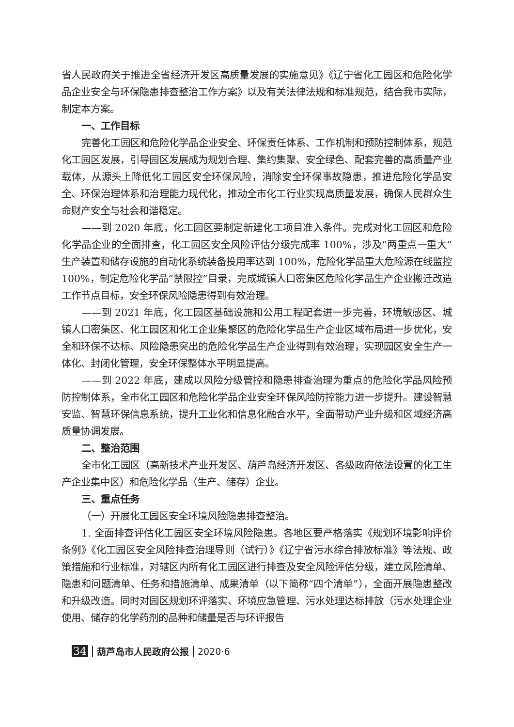省人民政府关于推进全省经济开发区高质量发展的实施意见》《辽宁省化工园区和危险化学品企业安全与环保隐患排查整治工作方案》以及有关法律法规和标准规范，结合我市实际，制定本方案。
一、工作目标
完善化工园区和危险化学品企业安全、环保责任体系、工作机制和预防控制体系，规范化工园区发展，引导园区发展成为规划合理、集约集聚、安全绿色、配套完善的高质量产业载体，从源头上降低化工园区安全环保风险，消除安全环保事故隐患，推进危险化学品安全、环保治理体系和治理能力现代化，推动全市化工行业实现高质量发展，确保人民群众生命财产安全与社会和谐稳定。
——到 2020 年底，化工园区要制定新建化工项目准入条件。完成对化工园区和危险化学品企业的全面排查，化工园区安全风险评估分级完成率 100%，涉及“两重点一重大”生产装置和储存设施的自动化系统装备投用率达到 100%，危险化学品重大危险源在线监控 100%，制定危险化学品“禁限控”目录，完成城镇人口密集区危险化学品生产企业搬迁改造工作节点目标，安全环保风险隐患得到有效治理。
——到 2021 年底，化工园区基础设施和公用工程配套进一步完善，环境敏感区、城镇人口密集区、化工园区和化工企业集聚区的危险化学品生产企业区域布局进一步优化，安全和环保不达标、风险隐患突出的危险化学品生产企业得到有效治理，实现园区安全生产一体化、封闭化管理，安全环保整体水平明显提高。
——到 2022 年底，建成以风险分级管控和隐患排查治理为重点的危险化学品风险预防控制体系，全市化工园区和危险化学品企业安全环保风险防控能力进一步提升。建设智慧安监、智慧环保信息系统，提升工业化和信息化融合水平，全面带动产业升级和区域经济高质量协调发展。
二、整治范围
全市化工园区（高新技术产业开发区、葫芦岛经济开发区、各级政府依法设置的化工生产企业集中区）和危险化学品（生产、储存）企业。
三、重点任务
（一）开展化工园区安全环境风险隐患排查整治。
1. 全面排查评估化工园区安全环境风险隐患。各地区要严格落实《规划环境影响评价条例》《化工园区安全风险排查治理导则（试行）》《辽宁省污水综合排放标准》等法规、政策措施和行业标准，对辖区内所有化工园区进行排查及安全风险评估分级，建立风险清单、隐患和问题清单、任务和措施清单、成果清单（以下简称“四个清单”），全面开展隐患整改和升级改造。同时对园区规划环评落实、环境应急管理、污水处理达标排放（污水处理企业使用、储存的化学药剂的品种和储量是否与环评报告
34 葫芦岛市人民政府公报 2020·6